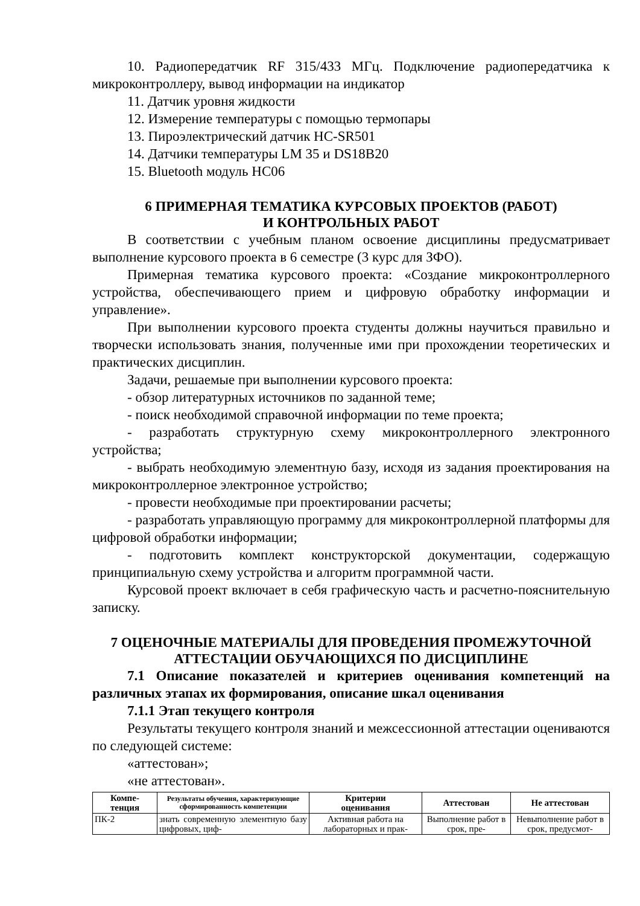10. Радиопередатчик RF 315/433 МГц. Подключение радиопередатчика к микроконтроллеру, вывод информации на индикатор
11. Датчик уровня жидкости
12. Измерение температуры с помощью термопары
13. Пироэлектрический датчик HC-SR501
14. Датчики температуры LM 35 и DS18B20
15. Bluetooth модуль HC06
6 ПРИМЕРНАЯ ТЕМАТИКА КУРСОВЫХ ПРОЕКТОВ (РАБОТ)
И КОНТРОЛЬНЫХ РАБОТ
В соответствии с учебным планом освоение дисциплины предусматривает выполнение курсового проекта в 6 семестре (3 курс для ЗФО).
Примерная тематика курсового проекта: «Создание микроконтроллерного устройства, обеспечивающего прием и цифровую обработку информации и управление».
При выполнении курсового проекта студенты должны научиться правильно и творчески использовать знания, полученные ими при прохождении теоретических и практических дисциплин.
Задачи, решаемые при выполнении курсового проекта:
- обзор литературных источников по заданной теме;
- поиск необходимой справочной информации по теме проекта;
- разработать структурную схему микроконтроллерного электронного устройства;
- выбрать необходимую элементную базу, исходя из задания проектирования на микроконтроллерное электронное устройство;
- провести необходимые при проектировании расчеты;
- разработать управляющую программу для микроконтроллерной платформы для цифровой обработки информации;
- подготовить комплект конструкторской документации, содержащую принципиальную схему устройства и алгоритм программной части.
Курсовой проект включает в себя графическую часть и расчетно-пояснительную записку.
7 ОЦЕНОЧНЫЕ МАТЕРИАЛЫ ДЛЯ ПРОВЕДЕНИЯ ПРОМЕЖУТОЧНОЙ АТТЕСТАЦИИ ОБУЧАЮЩИХСЯ ПО ДИСЦИПЛИНЕ
7.1 Описание показателей и критериев оценивания компетенций на различных этапах их формирования, описание шкал оценивания
7.1.1 Этап текущего контроля
Результаты текущего контроля знаний и межсессионной аттестации оцениваются по следующей системе:
«аттестован»;
«не аттестован».
| Компе- тенция | Результаты обучения, характеризующие сформированность компетенции | Критерии оценивания | Аттестован | Не аттестован |
| --- | --- | --- | --- | --- |
| ПК-2 | знать современную элементную базу цифровых, циф- | Активная работа на лабораторных и прак- | Выполнение работ в срок, пре- | Невыполнение работ в срок, предусмот- |